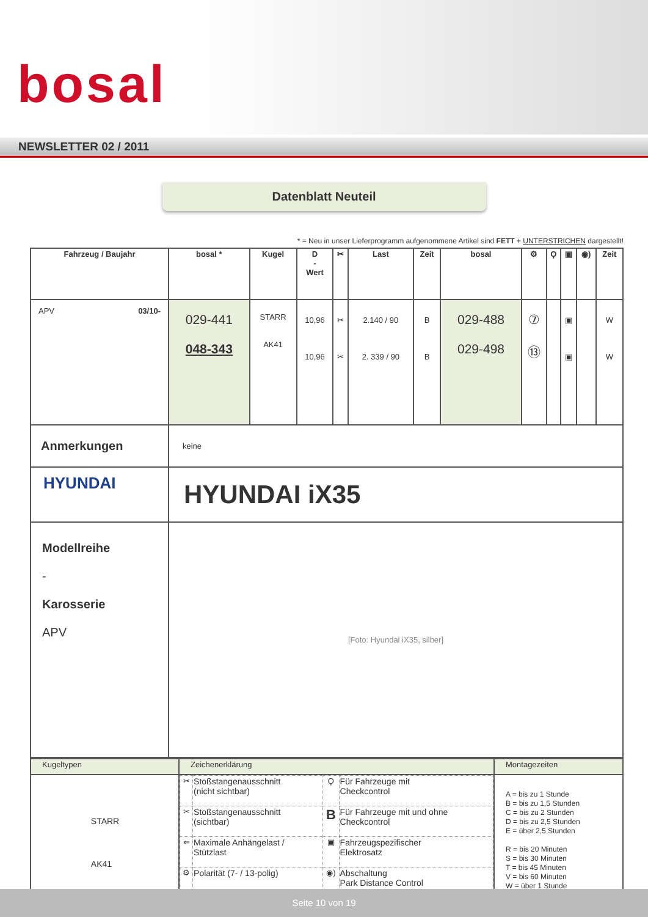bosal
NEWSLETTER 02 / 2011
Datenblatt Neuteil
* = Neu in unser Lieferprogramm aufgenommene Artikel sind FETT + UNTERSTRICHEN dargestellt!
| Fahrzeug / Baujahr | bosal * | Kugel | D - Wert | ✂ | Last | Zeit | bosal | ⚙ | Ϙ | ▣ | ◉) | Zeit |
| --- | --- | --- | --- | --- | --- | --- | --- | --- | --- | --- | --- | --- |
| APV 03/10- | 029-441 048-343 | STARR AK41 | 10,96 10,96 | ✂ ✂ | 2.140 / 90 2. 339 / 90 | B B | 029-488 029-498 | ⑦ ⑬ | | ▣ ▣ | | W W |
| Anmerkungen | keine | | | | | | | | | | | |
| HYUNDAI | HYUNDAI iX35 | | | | | | | | | | | |
| Modellreihe - Karosserie APV | [Foto: Hyundai iX35, silber] | | | | | | | | | | | |
| Kugeltypen | Zeichenerklärung | Montagezeiten |
| --- | --- | --- |
| STARR AK41 | / ✂ / Stoßstangenausschnitt (nicht sichtbar) / Ϙ / Für Fahrzeuge mit Checkcontrol / / ✂ / Stoßstangenausschnitt (sichtbar) / B / Für Fahrzeuge mit und ohne Checkcontrol / / ⇐ / Maximale Anhängelast / Stützlast / ▣ / Fahrzeugspezifischer Elektrosatz / / ⚙ / Polarität (7- / 13-polig) / ◉) / Abschaltung Park Distance Control / | A = bis zu 1 Stunde B = bis zu 1,5 Stunden C = bis zu 2 Stunden D = bis zu 2,5 Stunden E = über 2,5 Stunden R = bis 20 Minuten S = bis 30 Minuten T = bis 45 Minuten V = bis 60 Minuten W = über 1 Stunde |
Seite 10 von 19